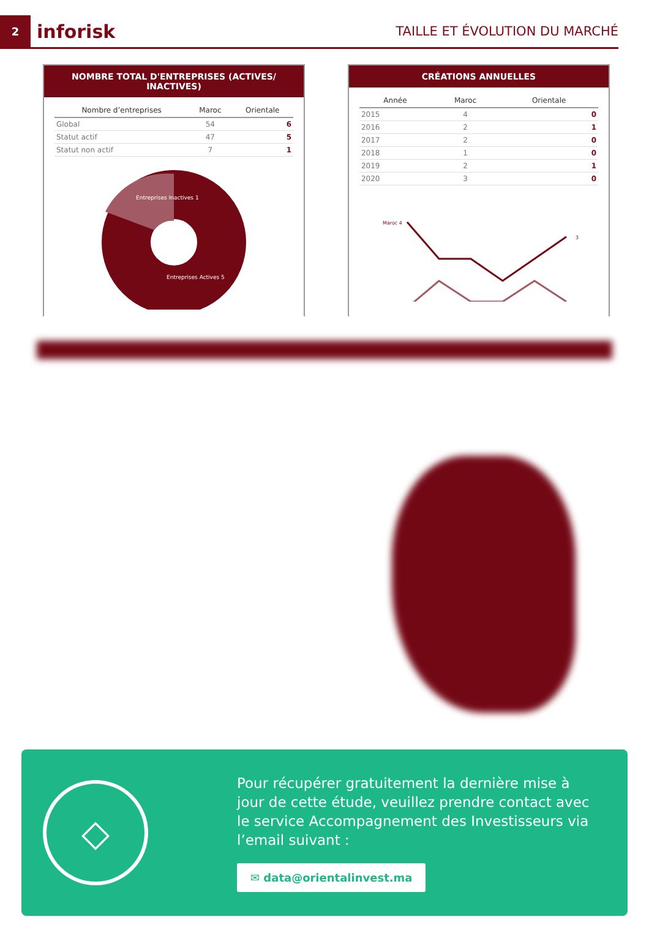2
inforisk
TAILLE ET ÉVOLUTION DU MARCHÉ
NOMBRE TOTAL D'ENTREPRISES (ACTIVES/ INACTIVES)
| Nombre d’entreprises | Maroc | Orientale |
| --- | --- | --- |
| Global | 54 | 6 |
| Statut actif | 47 | 5 |
| Statut non actif | 7 | 1 |
Entreprises Inactives 1
Entreprises Actives 5
CRÉATIONS ANNUELLES
| Année | Maroc | Orientale |
| --- | --- | --- |
| 2015 | 4 | 0 |
| 2016 | 2 | 1 |
| 2017 | 2 | 0 |
| 2018 | 1 | 0 |
| 2019 | 2 | 1 |
| 2020 | 3 | 0 |
Maroc 4
3
◇
Pour récupérer gratuitement la dernière mise à jour de cette étude, veuillez prendre contact avec le service Accompagnement des Investisseurs via l’email suivant :
✉ data@orientalinvest.ma